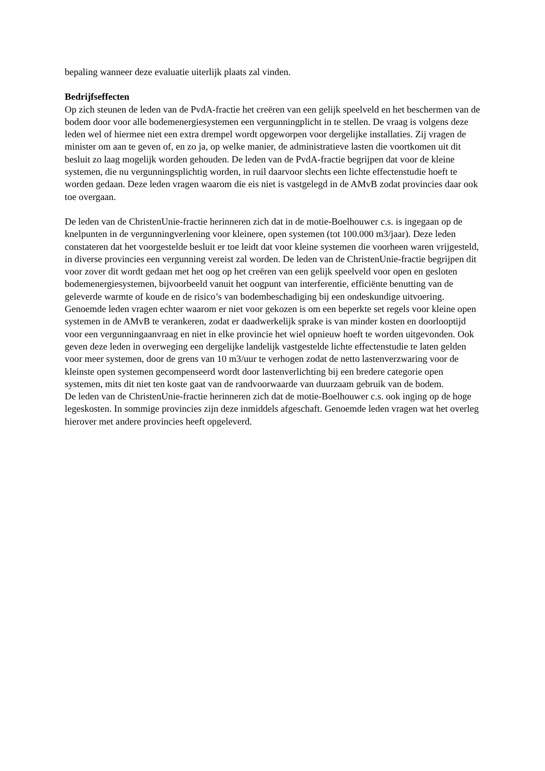bepaling wanneer deze evaluatie uiterlijk plaats zal vinden.
Bedrijfseffecten
Op zich steunen de leden van de PvdA-fractie het creëren van een gelijk speelveld en het beschermen van de bodem door voor alle bodemenergiesystemen een vergunningplicht in te stellen. De vraag is volgens deze leden wel of hiermee niet een extra drempel wordt opgeworpen voor dergelijke installaties. Zij vragen de minister om aan te geven of, en zo ja, op welke manier, de administratieve lasten die voortkomen uit dit besluit zo laag mogelijk worden gehouden. De leden van de PvdA-fractie begrijpen dat voor de kleine systemen, die nu vergunningsplichtig worden, in ruil daarvoor slechts een lichte effectenstudie hoeft te worden gedaan. Deze leden vragen waarom die eis niet is vastgelegd in de AMvB zodat provincies daar ook toe overgaan.
De leden van de ChristenUnie-fractie herinneren zich dat in de motie-Boelhouwer c.s. is ingegaan op de knelpunten in de vergunningverlening voor kleinere, open systemen (tot 100.000 m3/jaar). Deze leden constateren dat het voorgestelde besluit er toe leidt dat voor kleine systemen die voorheen waren vrijgesteld, in diverse provincies een vergunning vereist zal worden. De leden van de ChristenUnie-fractie begrijpen dit voor zover dit wordt gedaan met het oog op het creëren van een gelijk speelveld voor open en gesloten bodemenergiesystemen, bijvoorbeeld vanuit het oogpunt van interferentie, efficiënte benutting van de geleverde warmte of koude en de risico’s van bodembeschadiging bij een ondeskundige uitvoering. Genoemde leden vragen echter waarom er niet voor gekozen is om een beperkte set regels voor kleine open systemen in de AMvB te verankeren, zodat er daadwerkelijk sprake is van minder kosten en doorlooptijd voor een vergunningaanvraag en niet in elke provincie het wiel opnieuw hoeft te worden uitgevonden. Ook geven deze leden in overweging een dergelijke landelijk vastgestelde lichte effectenstudie te laten gelden voor meer systemen, door de grens van 10 m3/uur te verhogen zodat de netto lastenverzwaring voor de kleinste open systemen gecompenseerd wordt door lastenverlichting bij een bredere categorie open systemen, mits dit niet ten koste gaat van de randvoorwaarde van duurzaam gebruik van de bodem.
De leden van de ChristenUnie-fractie herinneren zich dat de motie-Boelhouwer c.s. ook inging op de hoge legeskosten. In sommige provincies zijn deze inmiddels afgeschaft. Genoemde leden vragen wat het overleg hierover met andere provincies heeft opgeleverd.